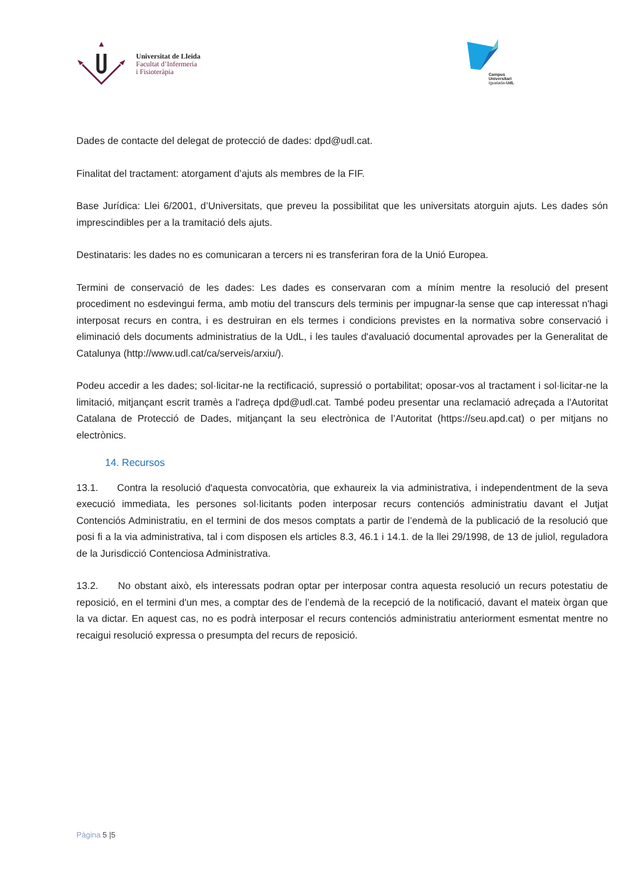Universitat de Lleida
Facultat d’Infermeria
i Fisioteràpia
Campus
Universitari
Igualada-UdL
Dades de contacte del delegat de protecció de dades: dpd@udl.cat.
Finalitat del tractament: atorgament d’ajuts als membres de la FIF.
Base Jurídica: Llei 6/2001, d’Universitats, que preveu la possibilitat que les universitats atorguin ajuts. Les dades són imprescindibles per a la tramitació dels ajuts.
Destinataris: les dades no es comunicaran a tercers ni es transferiran fora de la Unió Europea.
Termini de conservació de les dades: Les dades es conservaran com a mínim mentre la resolució del present procediment no esdevingui ferma, amb motiu del transcurs dels terminis per impugnar-la sense que cap interessat n'hagi interposat recurs en contra, i es destruiran en els termes i condicions previstes en la normativa sobre conservació i eliminació dels documents administratius de la UdL, i les taules d'avaluació documental aprovades per la Generalitat de Catalunya (http://www.udl.cat/ca/serveis/arxiu/).
Podeu accedir a les dades; sol·licitar-ne la rectificació, supressió o portabilitat; oposar-vos al tractament i sol·licitar-ne la limitació, mitjançant escrit tramès a l'adreça dpd@udl.cat. També podeu presentar una reclamació adreçada a l'Autoritat Catalana de Protecció de Dades, mitjançant la seu electrònica de l’Autoritat (https://seu.apd.cat) o per mitjans no electrònics.
14. Recursos
13.1. Contra la resolució d'aquesta convocatòria, que exhaureix la via administrativa, i independentment de la seva execució immediata, les persones sol·licitants poden interposar recurs contenciós administratiu davant el Jutjat Contenciós Administratiu, en el termini de dos mesos comptats a partir de l’endemà de la publicació de la resolució que posi fi a la via administrativa, tal i com disposen els articles 8.3, 46.1 i 14.1. de la llei 29/1998, de 13 de juliol, reguladora de la Jurisdicció Contenciosa Administrativa.
13.2. No obstant això, els interessats podran optar per interposar contra aquesta resolució un recurs potestatiu de reposició, en el termini d'un mes, a comptar des de l’endemà de la recepció de la notificació, davant el mateix òrgan que la va dictar. En aquest cas, no es podrà interposar el recurs contenciós administratiu anteriorment esmentat mentre no recaigui resolució expressa o presumpta del recurs de reposició.
Pàgina 5 |5